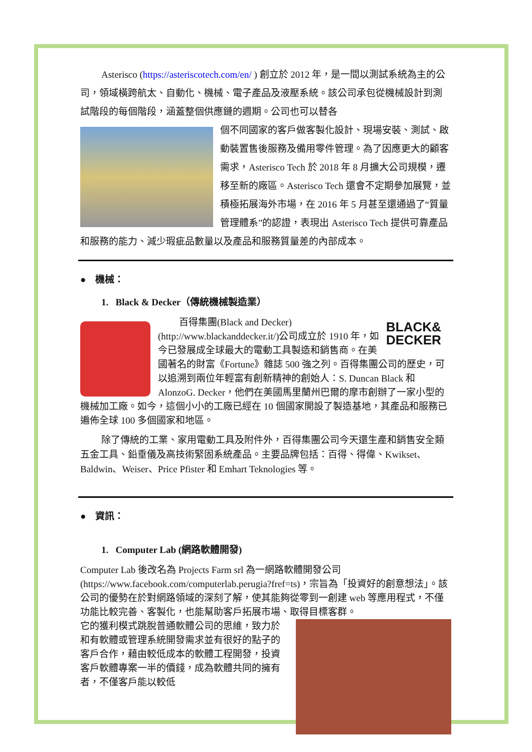Asterisco (https://asteriscotech.com/en/ ) 創立於 2012 年，是一間以測試系統為主的公司，領域橫跨航太、自動化、機械、電子產品及液壓系統。該公司承包從機械設計到測試階段的每個階段，涵蓋整個供應鏈的週期。公司也可以替各
個不同國家的客戶做客製化設計、現場安裝、測試、啟動裝置售後服務及備用零件管理。為了因應更大的顧客需求，Asterisco Tech 於 2018 年 8 月擴大公司規模，遷移至新的廠區。Asterisco Tech 還會不定期參加展覽，並積極拓展海外市場，在 2016 年 5 月甚至還通過了“質量管理體系”的認證，表現出 Asterisco Tech 提供可靠產品和服務的能力、減少瑕疵品數量以及產品和服務質量差的內部成本。
● 機械：
1. Black & Decker（傳統機械製造業）
BLACK& DECKER
百得集團(Black and Decker) (http://www.blackanddecker.it/)公司成立於 1910 年，如今已發展成全球最大的電動工具製造和銷售商。在美國著名的財富《Fortune》雜誌 500 強之列。百得集團公司的歷史，可以追溯到兩位年輕富有創新精神的創始人：S. Duncan Black 和 AlonzoG. Decker，他們在美國馬里蘭州巴爾的摩市創辦了一家小型的機械加工廠。如今，這個小小的工廠已經在 10 個國家開設了製造基地，其產品和服務已遍佈全球 100 多個國家和地區。
除了傳統的工業、家用電動工具及附件外，百得集團公司今天還生產和銷售安全類五金工具、鉛垂儀及高技術緊固系統產品。主要品牌包括：百得、得偉、Kwikset、Baldwin、Weiser、Price Pfister 和 Emhart Teknologies 等。
● 資訊：
1. Computer Lab (網路軟體開發)
Computer Lab 後改名為 Projects Farm srl 為一網路軟體開發公司 (https://www.facebook.com/computerlab.perugia?fref=ts)，宗旨為「投資好的創意想法」。該公司的優勢在於對網路領域的深刻了解，使其能夠從零到一創建 web 等應用程式，不僅功能比較完善、客製化，也能幫助客戶拓展市場、取得目標客群。
它的獲利模式跳脫普通軟體公司的思維，致力於和有軟體或管理系統開發需求並有很好的點子的客戶合作，藉由較低成本的軟體工程開發，投資客戶軟體專案一半的價錢，成為軟體共同的擁有者，不僅客戶能以較低